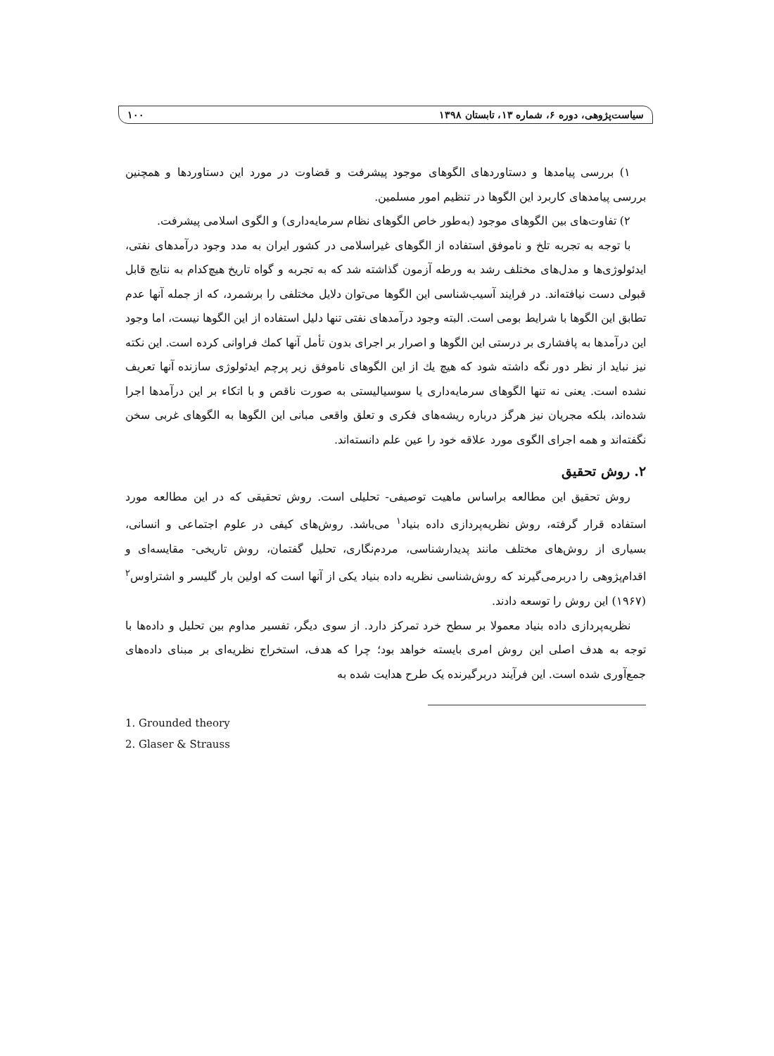سیاست‌پژوهی، دوره ۶، شماره ۱۳، تابستان ۱۳۹۸ ۱۰۰
۱) بررسی پیامدها و دستاوردهای الگوهای موجود پیشرفت و قضاوت در مورد این دستاوردها و همچنین بررسی پیامدهای کاربرد این الگوها در تنظیم امور مسلمین.
۲) تفاوت‌های بین الگوهای موجود (به‌طور خاص الگوهای نظام سرمایه‌داری) و الگوی اسلامی پیشرفت.
با توجه به تجربه تلخ و ناموفق استفاده از الگوهای غیراسلامی در کشور ایران به مدد وجود درآمدهای نفتی، ایدئولوژی‌ها و مدل‌های مختلف رشد به ورطه آزمون گذاشته شد که به تجربه و گواه تاریخ هیچ‌کدام به نتایج قابل قبولی دست نیافته‌اند. در فرایند آسیب‌شناسی این الگوها می‌توان دلایل مختلفی را برشمرد، که از جمله آنها عدم تطابق این الگوها با شرایط بومی است. البته وجود درآمدهای نفتی تنها دلیل استفاده از این الگوها نیست، اما وجود این درآمدها به پافشاری بر درستی این الگوها و اصرار بر اجرای بدون تأمل آنها کمك فراوانی کرده است. این نکته نیز نباید از نظر دور نگه داشته شود که هیچ یك از این الگوهای ناموفق زیر پرچم ایدئولوژی سازنده آنها تعریف نشده است. یعنی نه تنها الگوهای سرمایه‌داری یا سوسیالیستی به صورت ناقص و با اتکاء بر این درآمدها اجرا شده‌اند، بلکه مجریان نیز هرگز درباره ریشه‌های فکری و تعلق واقعی مبانی این الگوها به الگوهای غربی سخن نگفته‌اند و همه اجرای الگوی مورد علاقه خود را عین علم دانسته‌اند.
۲. روش تحقیق
روش تحقیق این مطالعه براساس ماهیت توصیفی- تحلیلی است. روش تحقیقی که در این مطالعه مورد استفاده قرار گرفته، روش نظریه‌پردازی داده بنیاد<sup>۱</sup> می‌باشد. روش‌های کیفی در علوم اجتماعی و انسانی، بسیاری از روش‌های مختلف مانند پدیدارشناسی، مردم‌نگاری، تحلیل گفتمان، روش تاریخی- مقایسه‌ای و اقدام‌پژوهی را دربرمی‌گیرند که روش‌شناسی نظریه داده بنیاد یکی از آنها است که اولین بار گلیسر و اشتراوس<sup>۲</sup> (۱۹۶۷) این روش را توسعه دادند.
نظریه‌پردازی داده بنیاد معمولا بر سطح خرد تمرکز دارد. از سوی دیگر، تفسیر مداوم بین تحلیل و داده‌ها با توجه به هدف اصلی این روش امری بایسته خواهد بود؛ چرا که هدف، استخراج نظریه‌ای بر مبنای داده‌های جمع‌آوری شده است. این فرآیند دربرگیرنده یک طرح هدایت شده به
1. Grounded theory
2. Glaser & Strauss